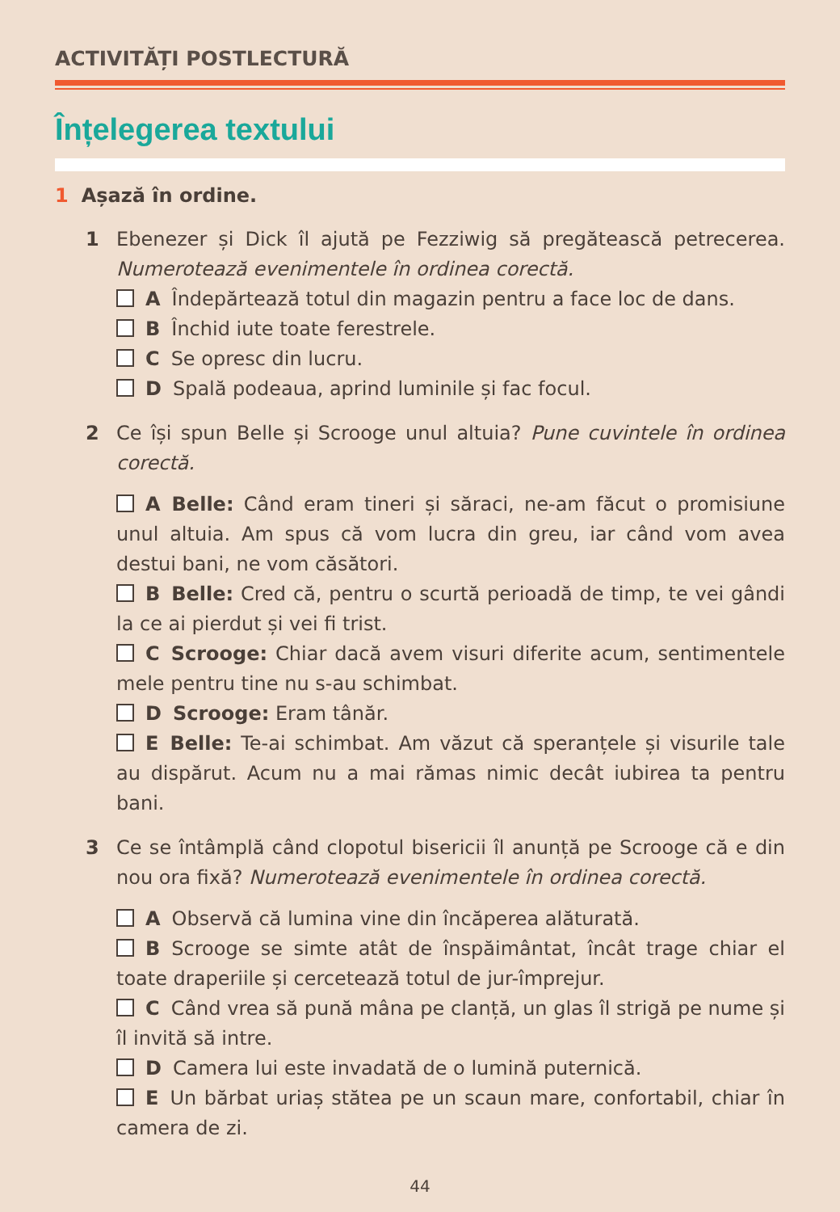ACTIVITĂȚI POSTLECTURĂ
Înțelegerea textului
1 Așază în ordine.
1 Ebenezer și Dick îl ajută pe Fezziwig să pregătească petrecerea. Numerotează evenimentele în ordinea corectă.
A Îndepărtează totul din magazin pentru a face loc de dans.
B Închid iute toate ferestrele.
C Se opresc din lucru.
D Spală podeaua, aprind luminile și fac focul.
2 Ce își spun Belle și Scrooge unul altuia? Pune cuvintele în ordinea corectă.
A Belle: Când eram tineri și săraci, ne-am făcut o promisiune unul altuia. Am spus că vom lucra din greu, iar când vom avea destui bani, ne vom căsători.
B Belle: Cred că, pentru o scurtă perioadă de timp, te vei gândi la ce ai pierdut și vei fi trist.
C Scrooge: Chiar dacă avem visuri diferite acum, sentimentele mele pentru tine nu s-au schimbat.
D Scrooge: Eram tânăr.
E Belle: Te-ai schimbat. Am văzut că speranțele și visurile tale au dispărut. Acum nu a mai rămas nimic decât iubirea ta pentru bani.
3 Ce se întâmplă când clopotul bisericii îl anunță pe Scrooge că e din nou ora fixă? Numerotează evenimentele în ordinea corectă.
A Observă că lumina vine din încăperea alăturată.
B Scrooge se simte atât de înspăimântat, încât trage chiar el toate draperiile și cercetează totul de jur-împrejur.
C Când vrea să pună mâna pe clanță, un glas îl strigă pe nume și îl invită să intre.
D Camera lui este invadată de o lumină puternică.
E Un bărbat uriaș stătea pe un scaun mare, confortabil, chiar în camera de zi.
44